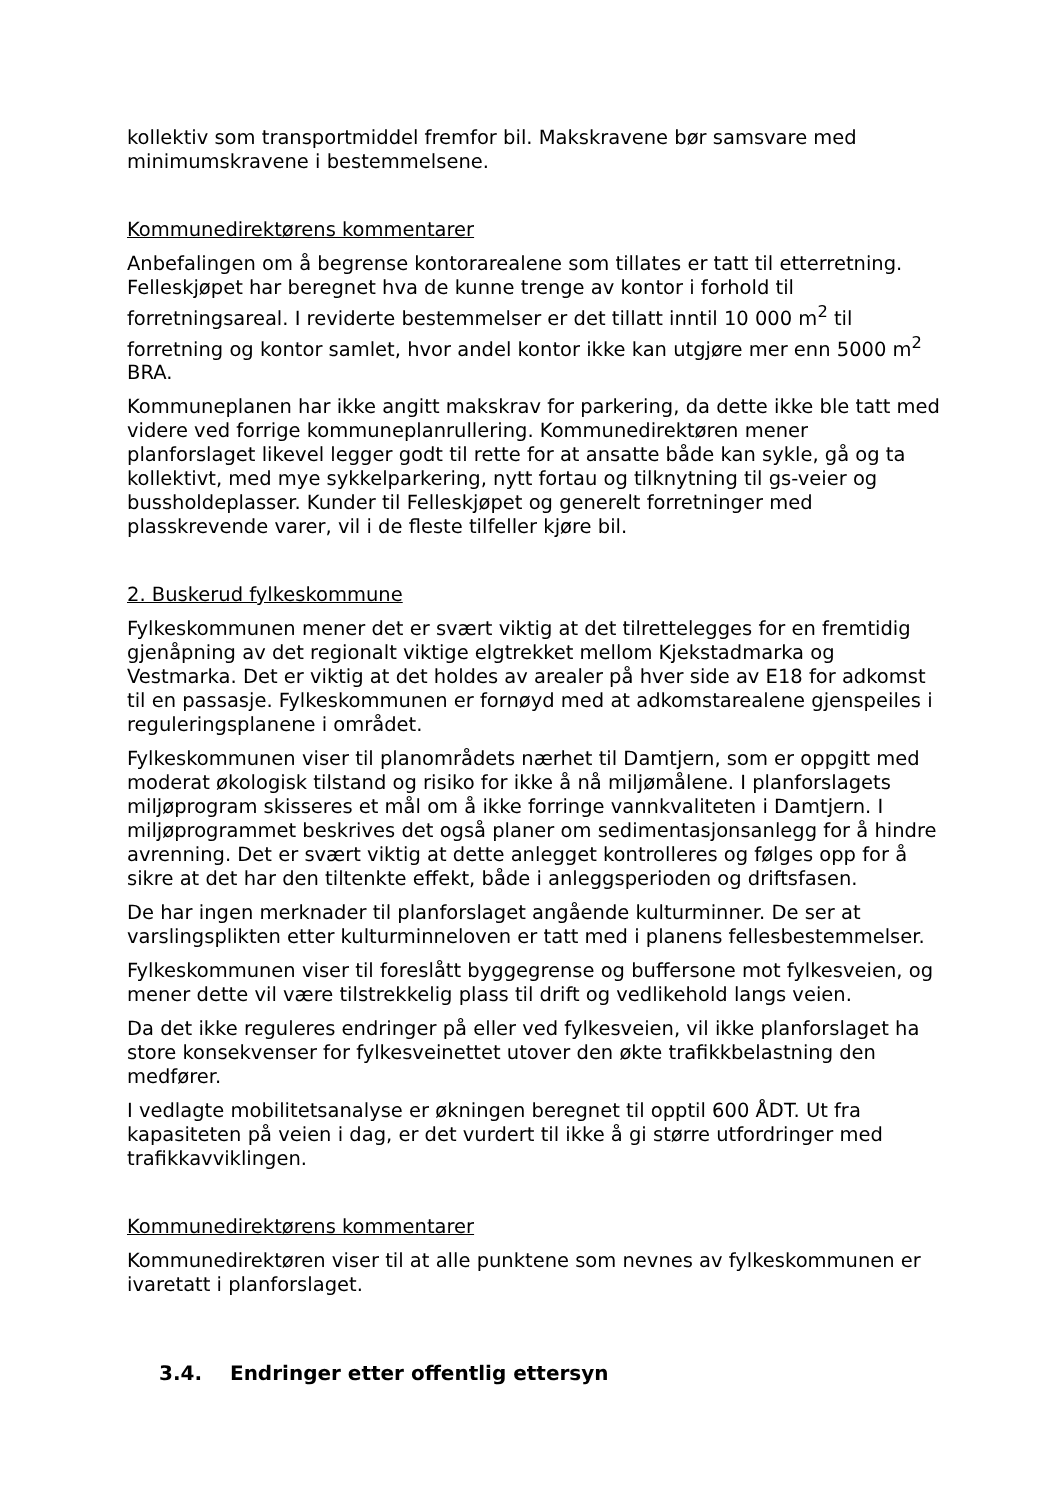kollektiv som transportmiddel fremfor bil. Makskravene bør samsvare med minimumskravene i bestemmelsene.
Kommunedirektørens kommentarer
Anbefalingen om å begrense kontorarealene som tillates er tatt til etterretning. Felleskjøpet har beregnet hva de kunne trenge av kontor i forhold til forretningsareal. I reviderte bestemmelser er det tillatt inntil 10 000 m<sup>2</sup> til forretning og kontor samlet, hvor andel kontor ikke kan utgjøre mer enn 5000 m<sup>2</sup> BRA.
Kommuneplanen har ikke angitt makskrav for parkering, da dette ikke ble tatt med videre ved forrige kommuneplanrullering. Kommunedirektøren mener planforslaget likevel legger godt til rette for at ansatte både kan sykle, gå og ta kollektivt, med mye sykkelparkering, nytt fortau og tilknytning til gs-veier og bussholdeplasser. Kunder til Felleskjøpet og generelt forretninger med plasskrevende varer, vil i de fleste tilfeller kjøre bil.
2. Buskerud fylkeskommune
Fylkeskommunen mener det er svært viktig at det tilrettelegges for en fremtidig gjenåpning av det regionalt viktige elgtrekket mellom Kjekstadmarka og Vestmarka. Det er viktig at det holdes av arealer på hver side av E18 for adkomst til en passasje. Fylkeskommunen er fornøyd med at adkomstarealene gjenspeiles i reguleringsplanene i området.
Fylkeskommunen viser til planområdets nærhet til Damtjern, som er oppgitt med moderat økologisk tilstand og risiko for ikke å nå miljømålene. I planforslagets miljøprogram skisseres et mål om å ikke forringe vannkvaliteten i Damtjern. I miljøprogrammet beskrives det også planer om sedimentasjonsanlegg for å hindre avrenning. Det er svært viktig at dette anlegget kontrolleres og følges opp for å sikre at det har den tiltenkte effekt, både i anleggsperioden og driftsfasen.
De har ingen merknader til planforslaget angående kulturminner. De ser at varslingsplikten etter kulturminneloven er tatt med i planens fellesbestemmelser.
Fylkeskommunen viser til foreslått byggegrense og buffersone mot fylkesveien, og mener dette vil være tilstrekkelig plass til drift og vedlikehold langs veien.
Da det ikke reguleres endringer på eller ved fylkesveien, vil ikke planforslaget ha store konsekvenser for fylkesveinettet utover den økte trafikkbelastning den medfører.
I vedlagte mobilitetsanalyse er økningen beregnet til opptil 600 ÅDT. Ut fra kapasiteten på veien i dag, er det vurdert til ikke å gi større utfordringer med trafikkavviklingen.
Kommunedirektørens kommentarer
Kommunedirektøren viser til at alle punktene som nevnes av fylkeskommunen er ivaretatt i planforslaget.
3.4. Endringer etter offentlig ettersyn